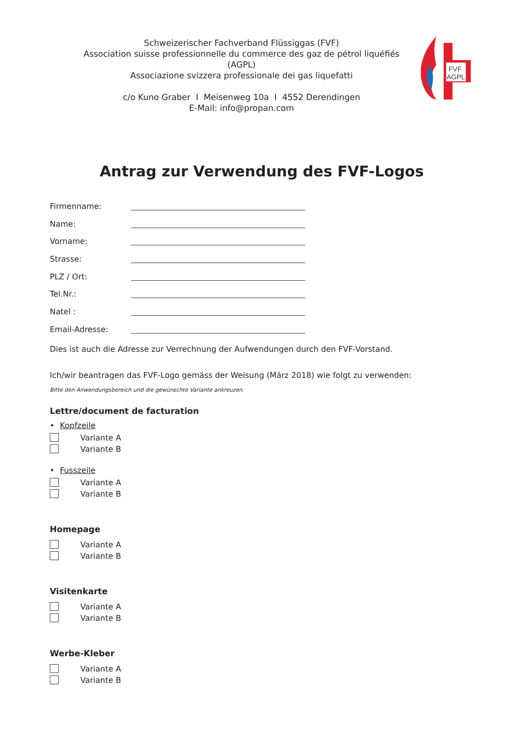Schweizerischer Fachverband Flüssiggas (FVF)
Association suisse professionnelle du commerce des gaz de pétrol liquéfiés (AGPL)
Associazione svizzera professionale dei gas liquefatti
c/o Kuno Graber I Meisenweg 10a I 4552 Derendingen
E-Mail: info@propan.com
FVF
AGPL
Antrag zur Verwendung des FVF-Logos
Firmenname:
Name:
Vorname:
Strasse:
PLZ / Ort:
Tel.Nr.:
Natel :
Email-Adresse:
Dies ist auch die Adresse zur Verrechnung der Aufwendungen durch den FVF-Vorstand.
Ich/wir beantragen das FVF-Logo gemäss der Weisung (März 2018) wie folgt zu verwenden:
Bitte den Anwendungsbereich und die gewünschte Variante ankreuzen.
Lettre/document de facturation
• Kopfzeile
Variante A
Variante B
• Fusszeile
Variante A
Variante B
Homepage
Variante A
Variante B
Visitenkarte
Variante A
Variante B
Werbe-Kleber
Variante A
Variante B